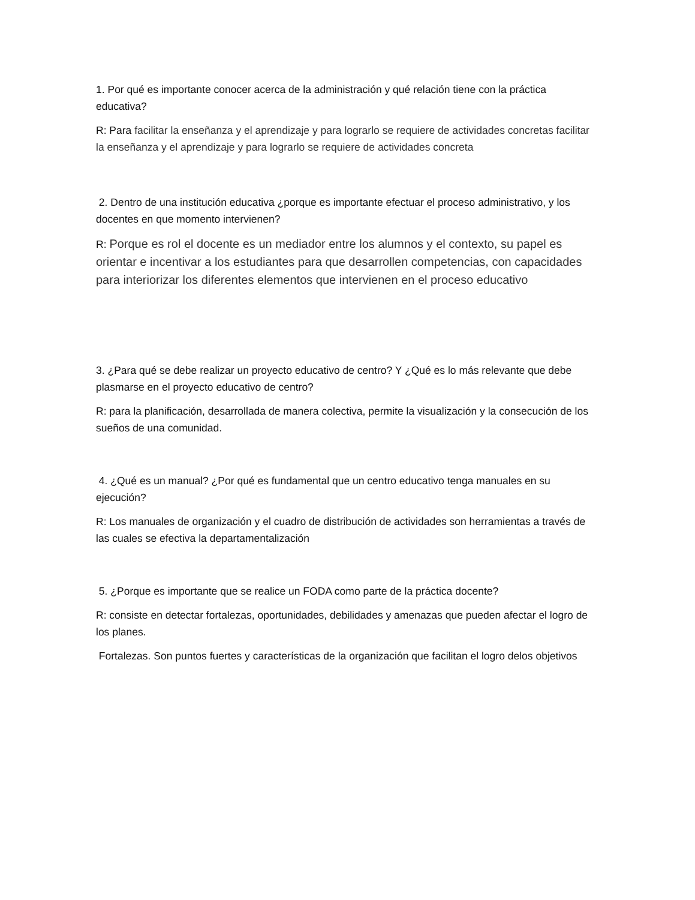1. Por qué es importante conocer acerca de la administración y qué relación tiene con la práctica educativa?
R: Para facilitar la enseñanza y el aprendizaje y para lograrlo se requiere de actividades concretas facilitar la enseñanza y el aprendizaje y para lograrlo se requiere de actividades concreta
2. Dentro de una institución educativa ¿porque es importante efectuar el proceso administrativo, y los docentes en que momento intervienen?
R: Porque es rol el docente es un mediador entre los alumnos y el contexto, su papel es orientar e incentivar a los estudiantes para que desarrollen competencias, con capacidades para interiorizar los diferentes elementos que intervienen en el proceso educativo
3. ¿Para qué se debe realizar un proyecto educativo de centro? Y ¿Qué es lo más relevante que debe plasmarse en el proyecto educativo de centro?
R: para la planificación, desarrollada de manera colectiva, permite la visualización y la consecución de los sueños de una comunidad.
4. ¿Qué es un manual? ¿Por qué es fundamental que un centro educativo tenga manuales en su ejecución?
R: Los manuales de organización y el cuadro de distribución de actividades son herramientas a través de las cuales se efectiva la departamentalización
5. ¿Porque es importante que se realice un FODA como parte de la práctica docente?
R: consiste en detectar fortalezas, oportunidades, debilidades y amenazas que pueden afectar el logro de los planes.
Fortalezas. Son puntos fuertes y características de la organización que facilitan el logro delos objetivos